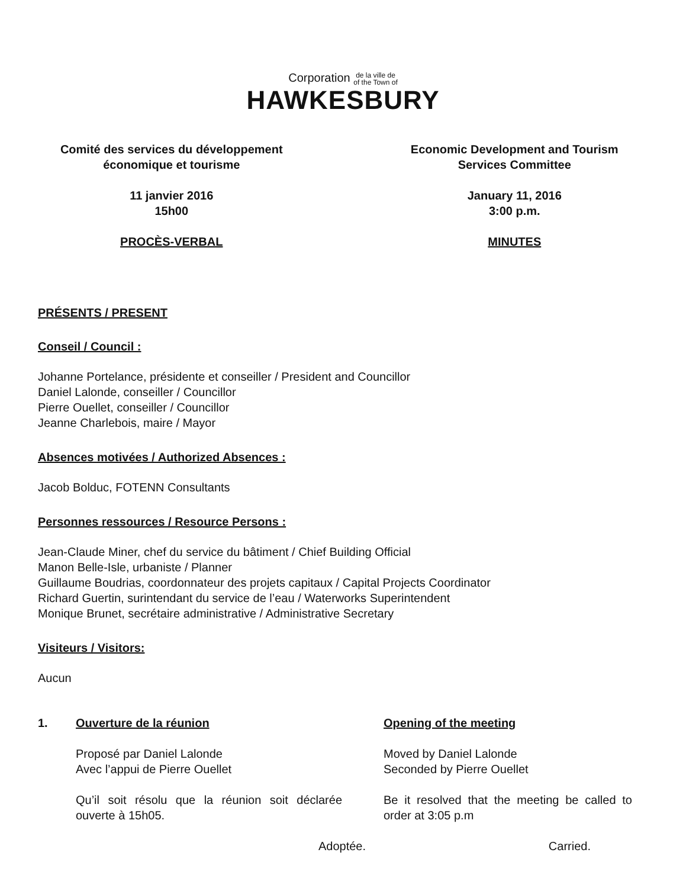Corporation de la ville de
of the Town of
HAWKESBURY
Comité des services du développement
économique et tourisme
11 janvier 2016
15h00
PROCÈS-VERBAL
Economic Development and Tourism
Services Committee
January 11, 2016
3:00 p.m.
MINUTES
PRÉSENTS / PRESENT
Conseil / Council :
Johanne Portelance, présidente et conseiller / President and Councillor
Daniel Lalonde, conseiller / Councillor
Pierre Ouellet, conseiller / Councillor
Jeanne Charlebois, maire / Mayor
Absences motivées / Authorized Absences :
Jacob Bolduc, FOTENN Consultants
Personnes ressources / Resource Persons :
Jean-Claude Miner, chef du service du bâtiment / Chief Building Official
Manon Belle-Isle, urbaniste / Planner
Guillaume Boudrias, coordonnateur des projets capitaux / Capital Projects Coordinator
Richard Guertin, surintendant du service de l’eau / Waterworks Superintendent
Monique Brunet, secrétaire administrative / Administrative Secretary
Visiteurs / Visitors:
Aucun
1. Ouverture de la réunion
Proposé par Daniel Lalonde
Avec l’appui de Pierre Ouellet
Qu’il soit résolu que la réunion soit déclarée ouverte à 15h05.
Adoptée.
Opening of the meeting
Moved by Daniel Lalonde
Seconded by Pierre Ouellet
Be it resolved that the meeting be called to order at 3:05 p.m
Carried.